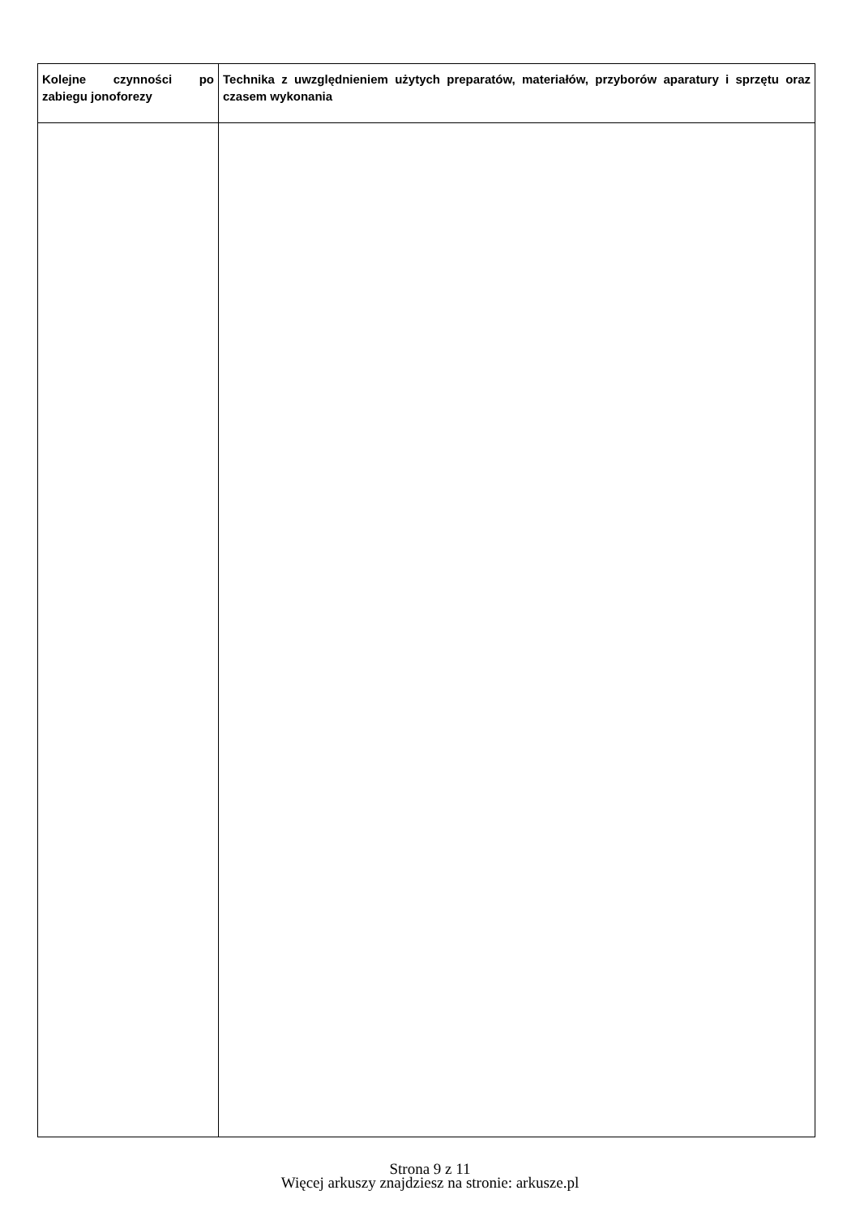| Kolejne czynności po zabiegu jonoforezy | Technika z uwzględnieniem użytych preparatów, materiałów, przyborów aparatury i sprzętu oraz czasem wykonania |
| --- | --- |
Strona 9 z 11
Więcej arkuszy znajdziesz na stronie: arkusze.pl